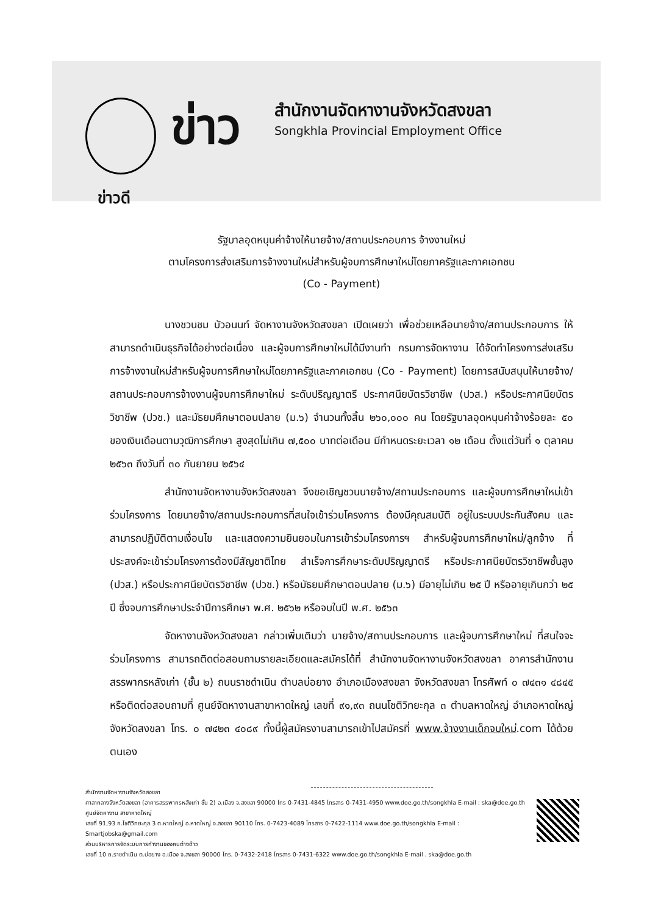ข่าว
สำนักงานจัดหางานจังหวัดสงขลา
Songkhla Provincial Employment Office
ข่าวดี
รัฐบาลอุดหนุนค่าจ้างให้นายจ้าง/สถานประกอบการ จ้างงานใหม่
ตามโครงการส่งเสริมการจ้างงานใหม่สำหรับผู้จบการศึกษาใหม่โดยภาครัฐและภาคเอกชน
(Co - Payment)
นางชวนชม บัวอนนท์ จัดหางานจังหวัดสงขลา เปิดเผยว่า เพื่อช่วยเหลือนายจ้าง/สถานประกอบการ ให้สามารถดำเนินธุรกิจได้อย่างต่อเนื่อง และผู้จบการศึกษาใหม่ได้มีงานทำ กรมการจัดหางาน ได้จัดทำโครงการส่งเสริมการจ้างงานใหม่สำหรับผู้จบการศึกษาใหม่โดยภาครัฐและภาคเอกชน (Co - Payment) โดยการสนับสนุนให้นายจ้าง/สถานประกอบการจ้างงานผู้จบการศึกษาใหม่ ระดับปริญญาตรี ประกาศนียบัตรวิชาชีพ (ปวส.) หรือประกาศนียบัตรวิชาชีพ (ปวช.) และมัธยมศึกษาตอนปลาย (ม.๖) จำนวนทั้งสิ้น ๒๖๐,๐๐๐ คน โดยรัฐบาลอุดหนุนค่าจ้างร้อยละ ๕๐ ของเงินเดือนตามวุฒิการศึกษา สูงสุดไม่เกิน ๗,๕๐๐ บาทต่อเดือน มีกำหนดระยะเวลา ๑๒ เดือน ตั้งแต่วันที่ ๑ ตุลาคม ๒๕๖๓ ถึงวันที่ ๓๐ กันยายน ๒๕๖๔
สำนักงานจัดหางานจังหวัดสงขลา จึงขอเชิญชวนนายจ้าง/สถานประกอบการ และผู้จบการศึกษาใหม่เข้าร่วมโครงการ โดยนายจ้าง/สถานประกอบการที่สนใจเข้าร่วมโครงการ ต้องมีคุณสมบัติ อยู่ในระบบประกันสังคม และสามารถปฏิบัติตามเงื่อนไข และแสดงความยินยอมในการเข้าร่วมโครงการฯ สำหรับผู้จบการศึกษาใหม่/ลูกจ้าง ที่ประสงค์จะเข้าร่วมโครงการต้องมีสัญชาติไทย สำเร็จการศึกษาระดับปริญญาตรี หรือประกาศนียบัตรวิชาชีพชั้นสูง (ปวส.) หรือประกาศนียบัตรวิชาชีพ (ปวช.) หรือมัธยมศึกษาตอนปลาย (ม.๖) มีอายุไม่เกิน ๒๕ ปี หรืออายุเกินกว่า ๒๕ ปี ซึ่งจบการศึกษาประจำปีการศึกษา พ.ศ. ๒๕๖๒ หรือจบในปี พ.ศ. ๒๕๖๓
จัดหางานจังหวัดสงขลา กล่าวเพิ่มเติมว่า นายจ้าง/สถานประกอบการ และผู้จบการศึกษาใหม่ ที่สนใจจะร่วมโครงการ สามารถติดต่อสอบถามรายละเอียดและสมัครได้ที่ สำนักงานจัดหางานจังหวัดสงขลา อาคารสำนักงานสรรพากรหลังเก่า (ชั้น ๒) ถนนราชดำเนิน ตำบลบ่อยาง อำเภอเมืองสงขลา จังหวัดสงขลา โทรศัพท์ ๐ ๗๔๓๑ ๔๘๔๕ หรือติดต่อสอบถามที่ ศูนย์จัดหางานสาขาหาดใหญ่ เลขที่ ๙๑,๙๓ ถนนโชติวิทยะกุล ๓ ตำบลหาดใหญ่ อำเภอหาดใหญ่ จังหวัดสงขลา โทร. ๐ ๗๔๒๓ ๔๐๘๙ ทั้งนี้ผู้สมัครงานสามารถเข้าไปสมัครที่ www.จ้างงานเด็กจบใหม่.com ได้ด้วยตนเอง
สำนักงานจัดหางานจังหวัดสงขลา
ศาลากลางจังหวัดสงขลา (อาคารสรรพากรหลังเก่า ชั้น 2) อ.เมือง จ.สงขลา 90000 โทร 0-7431-4845 โทรสาร 0-7431-4950 www.doe.go.th/songkhla E-mail : ska@doe.go.th
ศูนย์จัดหางาน สาขาหาดใหญ่
เลขที่ 91,93 ถ.โชติวิทยะกุล 3 ต.หาดใหญ่ อ.หาดใหญ่ จ.สงขลา 90110 โทร. 0-7423-4089 โทรสาร 0-7422-1114 www.doe.go.th/songkhla E-mail : Smartjobska@gmail.com
ส่วนบริหารการจัดระบบการทำงานของคนต่างด้าว
เลขที่ 10 ถ.ราชดำเนิน ต.บ่อยาง อ.เมือง จ.สงขลา 90000 โทร. 0-7432-2418 โทรสาร 0-7431-6322 www.doe.go.th/songkhla E-mail . ska@doe.go.th